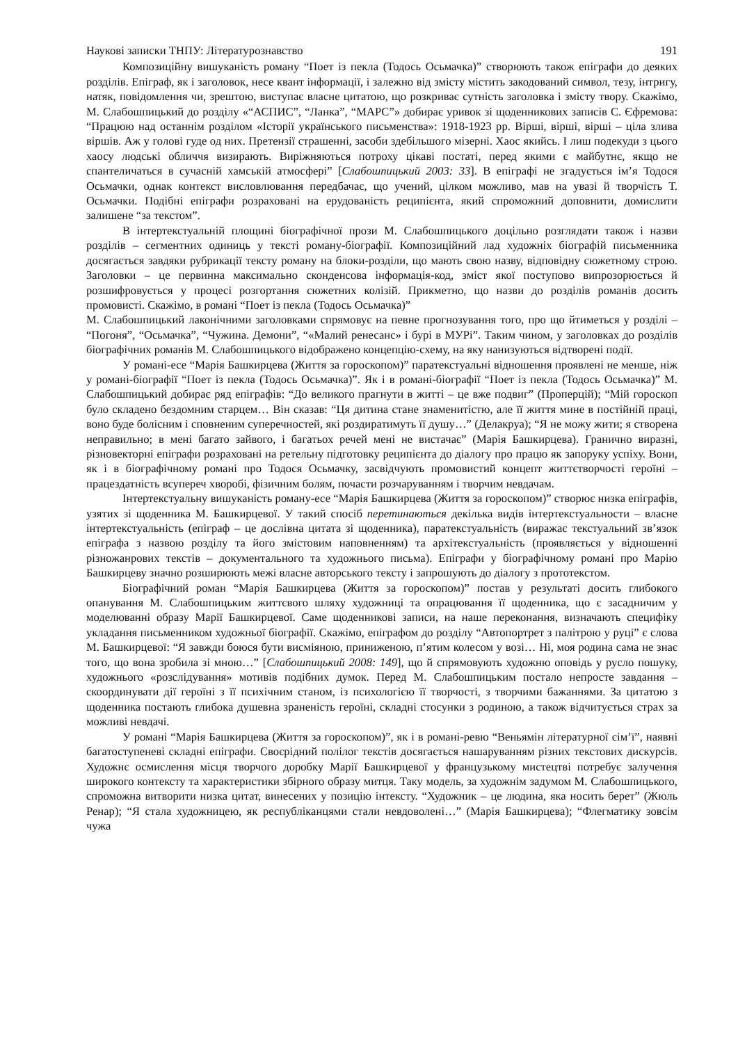Наукові записки ТНПУ: Літературознавство 191
Композиційну вишуканість роману “Поет із пекла (Тодось Осьмачка)” створюють також епіграфи до деяких розділів. Епіграф, як і заголовок, несе квант інформації, і залежно від змісту містить закодований символ, тезу, інтригу, натяк, повідомлення чи, зрештою, виступає власне цитатою, що розкриває сутність заголовка і змісту твору. Скажімо, М. Слабошпицький до розділу «“АСПИС”, “Ланка”, “МАРС”» добирає уривок зі щоденникових записів С. Єфремова: “Працюю над останнім розділом «Історії українського письменства»: 1918-1923 рр. Вірші, вірші, вірші – ціла злива віршів. Аж у голові гуде од них. Претензії страшенні, засоби здебільшого мізерні. Хаос якийсь. І лиш подекуди з цього хаосу людські обличчя визирають. Виріжняються потроху цікаві постаті, перед якими є майбутнє, якщо не спантеличаться в сучасній хамській атмосфері” [Слабошпицький 2003: 33]. В епіграфі не згадується ім’я Тодося Осьмачки, однак контекст висловлювання передбачає, що учений, цілком можливо, мав на увазі й творчість Т. Осьмачки. Подібні епіграфи розраховані на ерудованість реципієнта, який спроможний доповнити, домислити залишене “за текстом”.
В інтертекстуальній площині біографічної прози М. Слабошпицького доцільно розглядати також і назви розділів – сегментних одиниць у тексті роману-біографії. Композиційний лад художніх біографій письменника досягається завдяки рубрикації тексту роману на блоки-розділи, що мають свою назву, відповідну сюжетному строю. Заголовки – це первинна максимально сконденсова інформація-код, зміст якої поступово випрозорюється й розшифровується у процесі розгортання сюжетних колізій. Прикметно, що назви до розділів романів досить промовисті. Скажімо, в романі “Поет із пекла (Тодось Осьмачка)”
М. Слабошпицький лаконічними заголовками спрямовує на певне прогнозування того, про що йтиметься у розділі – “Погоня”, “Осьмачка”, “Чужина. Демони”, “«Малий ренесанс» і бурі в МУРі”. Таким чином, у заголовках до розділів біографічних романів М. Слабошпицького відображено концепцію-схему, на яку нанизуються відтворені події.
У романі-есе “Марія Башкирцева (Життя за гороскопом)” паратекстуальні відношення проявлені не менше, ніж у романі-біографії “Поет із пекла (Тодось Осьмачка)”. Як і в романі-біографії “Поет із пекла (Тодось Осьмачка)” М. Слабошпицький добирає ряд епіграфів: “До великого прагнути в житті – це вже подвиг” (Проперцій); “Мій гороскоп було складено бездомним старцем… Він сказав: “Ця дитина стане знаменитістю, але її життя мине в постійній праці, воно буде болісним і сповненим суперечностей, які роздиратимуть її душу…” (Делакруа); “Я не можу жити; я створена неправильно; в мені багато зайвого, і багатьох речей мені не вистачає” (Марія Башкирцева). Гранично виразні, різновекторні епіграфи розраховані на ретельну підготовку реципієнта до діалогу про працю як запоруку успіху. Вони, як і в біографічному романі про Тодося Осьмачку, засвідчують промовистий концепт життєтворчості героїні – працездатність всупереч хворобі, фізичним болям, почасти розчаруванням і творчим невдачам.
Інтертекстуальну вишуканість роману-есе “Марія Башкирцева (Життя за гороскопом)” створює низка епіграфів, узятих зі щоденника М. Башкирцевої. У такий спосіб перетинаються декілька видів інтертекстуальности – власне інтертекстуальність (епіграф – це дослівна цитата зі щоденника), паратекстуальність (виражає текстуальний зв’язок епіграфа з назвою розділу та його змістовим наповненням) та архітекстуальність (проявляється у відношенні різножанрових текстів – документального та художнього письма). Епіграфи у біографічному романі про Марію Башкирцеву значно розширюють межі власне авторського тексту і запрошують до діалогу з прототекстом.
Біографічний роман “Марія Башкирцева (Життя за гороскопом)” постав у результаті досить глибокого опанування М. Слабошпицьким життєвого шляху художниці та опрацювання її щоденника, що є засадничим у моделюванні образу Марії Башкирцевої. Саме щоденникові записи, на наше переконання, визначають специфіку укладання письменником художньої біографії. Скажімо, епіграфом до розділу “Автопортрет з палітрою у руці” є слова М. Башкирцевої: “Я завжди боюся бути висміяною, приниженою, п’ятим колесом у возі… Ні, моя родина сама не знає того, що вона зробила зі мною…” [Слабошпицький 2008: 149], що й спрямовують художню оповідь у русло пошуку, художнього «розслідування» мотивів подібних думок. Перед М. Слабошпицьким постало непросте завдання – скоординувати дії героїні з її психічним станом, із психологією її творчості, з творчими бажаннями. За цитатою з щоденника постають глибока душевна зраненість героїні, складні стосунки з родиною, а також відчитується страх за можливі невдачі.
У романі “Марія Башкирцева (Життя за гороскопом)”, як і в романі-ревю “Веньямін літературної сім’ї”, наявні багатоступеневі складні епіграфи. Своєрідний полілог текстів досягається нашаруванням різних текстових дискурсів. Художнє осмислення місця творчого доробку Марії Башкирцевої у французькому мистецтві потребує залучення широкого контексту та характеристики збірного образу митця. Таку модель, за художнім задумом М. Слабошпицького, спроможна витворити низка цитат, винесених у позицію інтексту. “Художник – це людина, яка носить берет” (Жюль Ренар); “Я стала художницею, як республіканцями стали невдоволені…” (Марія Башкирцева); “Флегматику зовсім чужа